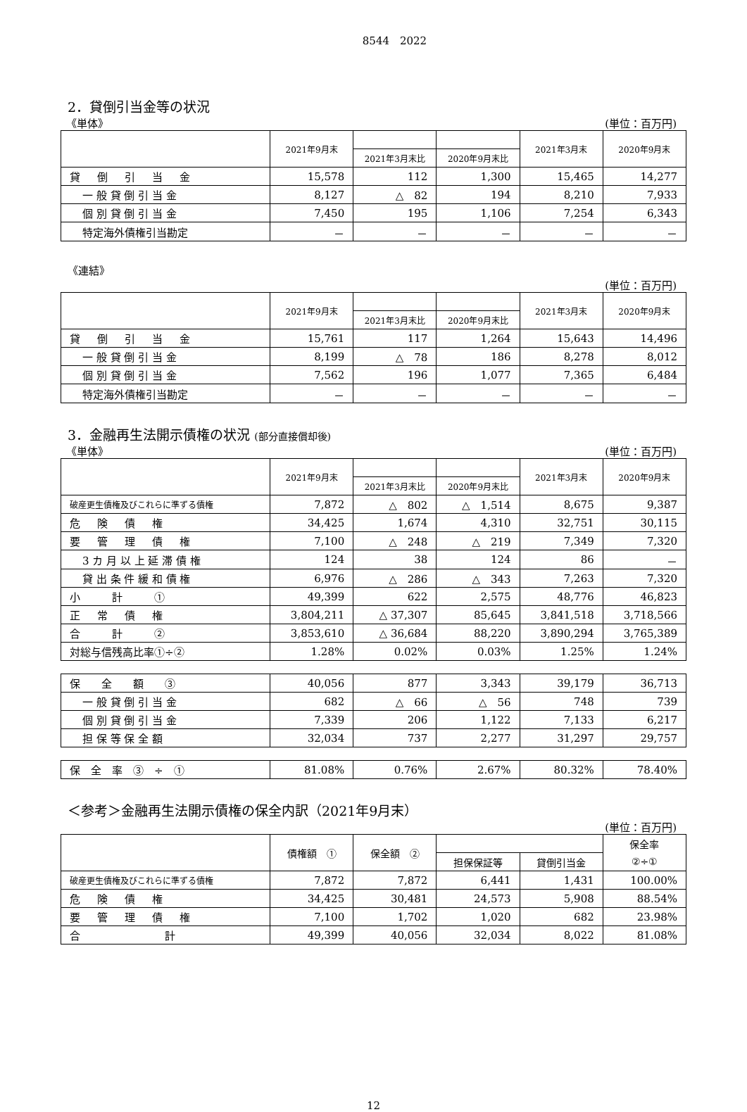8544　2022
2．貸倒引当金等の状況
《単体》 (単位：百万円)
| | 2021年9月末 | | | 2021年3月末 | 2020年9月末 |
| --- | --- | --- | --- | --- | --- |
| | | 2021年3月末比 | 2020年9月末比 | | |
| 貸 倒 引 当 金 | 15,578 | 112 | 1,300 | 15,465 | 14,277 |
| 一 般 貸 倒 引 当 金 | 8,127 | △ 82 | 194 | 8,210 | 7,933 |
| 個 別 貸 倒 引 当 金 | 7,450 | 195 | 1,106 | 7,254 | 6,343 |
| 特定海外債権引当勘定 | － | － | － | － | － |
《連結》
(単位：百万円)
| | 2021年9月末 | | | 2021年3月末 | 2020年9月末 |
| --- | --- | --- | --- | --- | --- |
| | | 2021年3月末比 | 2020年9月末比 | | |
| 貸 倒 引 当 金 | 15,761 | 117 | 1,264 | 15,643 | 14,496 |
| 一 般 貸 倒 引 当 金 | 8,199 | △ 78 | 186 | 8,278 | 8,012 |
| 個 別 貸 倒 引 当 金 | 7,562 | 196 | 1,077 | 7,365 | 6,484 |
| 特定海外債権引当勘定 | － | － | － | － | － |
3．金融再生法開示債権の状況 (部分直接償却後)
《単体》 (単位：百万円)
| | 2021年9月末 | | | 2021年3月末 | 2020年9月末 |
| --- | --- | --- | --- | --- | --- |
| | | 2021年3月末比 | 2020年9月末比 | | |
| 破産更生債権及びこれらに準ずる債権 | 7,872 | △ 802 | △ 1,514 | 8,675 | 9,387 |
| 危 険 債 権 | 34,425 | 1,674 | 4,310 | 32,751 | 30,115 |
| 要 管 理 債 権 | 7,100 | △ 248 | △ 219 | 7,349 | 7,320 |
| 3 カ 月 以 上 延 滞 債 権 | 124 | 38 | 124 | 86 | － |
| 貸 出 条 件 緩 和 債 権 | 6,976 | △ 286 | △ 343 | 7,263 | 7,320 |
| 小 計 ① | 49,399 | 622 | 2,575 | 48,776 | 46,823 |
| 正 常 債 権 | 3,804,211 | △ 37,307 | 85,645 | 3,841,518 | 3,718,566 |
| 合 計 ② | 3,853,610 | △ 36,684 | 88,220 | 3,890,294 | 3,765,389 |
| 対総与信残高比率①÷② | 1.28% | 0.02% | 0.03% | 1.25% | 1.24% |
| 保 全 額 ③ | 40,056 | 877 | 3,343 | 39,179 | 36,713 |
| 一 般 貸 倒 引 当 金 | 682 | △ 66 | △ 56 | 748 | 739 |
| 個 別 貸 倒 引 当 金 | 7,339 | 206 | 1,122 | 7,133 | 6,217 |
| 担 保 等 保 全 額 | 32,034 | 737 | 2,277 | 31,297 | 29,757 |
| 保 全 率 ③ ÷ ① | 81.08% | 0.76% | 2.67% | 80.32% | 78.40% |
＜参考＞金融再生法開示債権の保全内訳（2021年9月末）
(単位：百万円)
| | 債権額 ① | 保全額 ② | | | 保全率 |
| --- | --- | --- | --- | --- | --- |
| | | | 担保保証等 | 貸倒引当金 | ②÷① |
| 破産更生債権及びこれらに準ずる債権 | 7,872 | 7,872 | 6,441 | 1,431 | 100.00% |
| 危 険 債 権 | 34,425 | 30,481 | 24,573 | 5,908 | 88.54% |
| 要 管 理 債 権 | 7,100 | 1,702 | 1,020 | 682 | 23.98% |
| 合 計 | 49,399 | 40,056 | 32,034 | 8,022 | 81.08% |
12